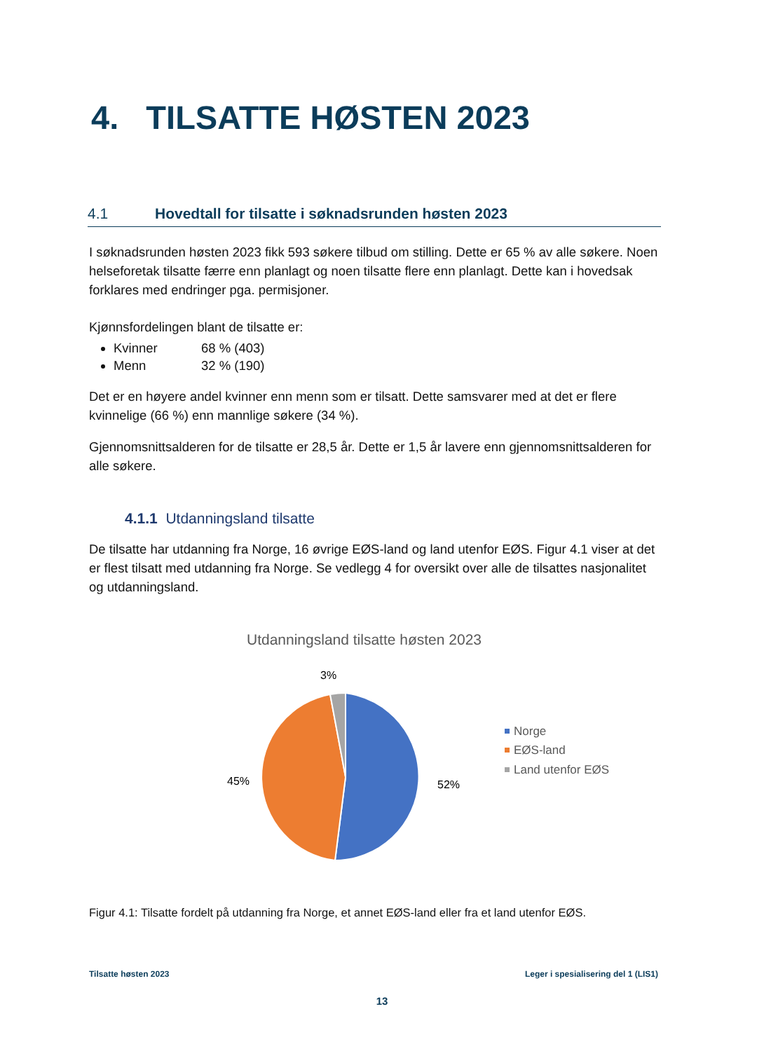4. TILSATTE HØSTEN 2023
4.1 Hovedtall for tilsatte i søknadsrunden høsten 2023
I søknadsrunden høsten 2023 fikk 593 søkere tilbud om stilling. Dette er 65 % av alle søkere. Noen helseforetak tilsatte færre enn planlagt og noen tilsatte flere enn planlagt. Dette kan i hovedsak forklares med endringer pga. permisjoner.
Kjønnsfordelingen blant de tilsatte er:
Kvinner 68 % (403)
Menn 32 % (190)
Det er en høyere andel kvinner enn menn som er tilsatt. Dette samsvarer med at det er flere kvinnelige (66 %) enn mannlige søkere (34 %).
Gjennomsnittsalderen for de tilsatte er 28,5 år. Dette er 1,5 år lavere enn gjennomsnittsalderen for alle søkere.
4.1.1 Utdanningsland tilsatte
De tilsatte har utdanning fra Norge, 16 øvrige EØS-land og land utenfor EØS. Figur 4.1 viser at det er flest tilsatt med utdanning fra Norge. Se vedlegg 4 for oversikt over alle de tilsattes nasjonalitet og utdanningsland.
Utdanningsland tilsatte høsten 2023
3%
45%
52%
Norge
EØS-land
Land utenfor EØS
Figur 4.1: Tilsatte fordelt på utdanning fra Norge, et annet EØS-land eller fra et land utenfor EØS.
Tilsatte høsten 2023 Leger i spesialisering del 1 (LIS1)
13